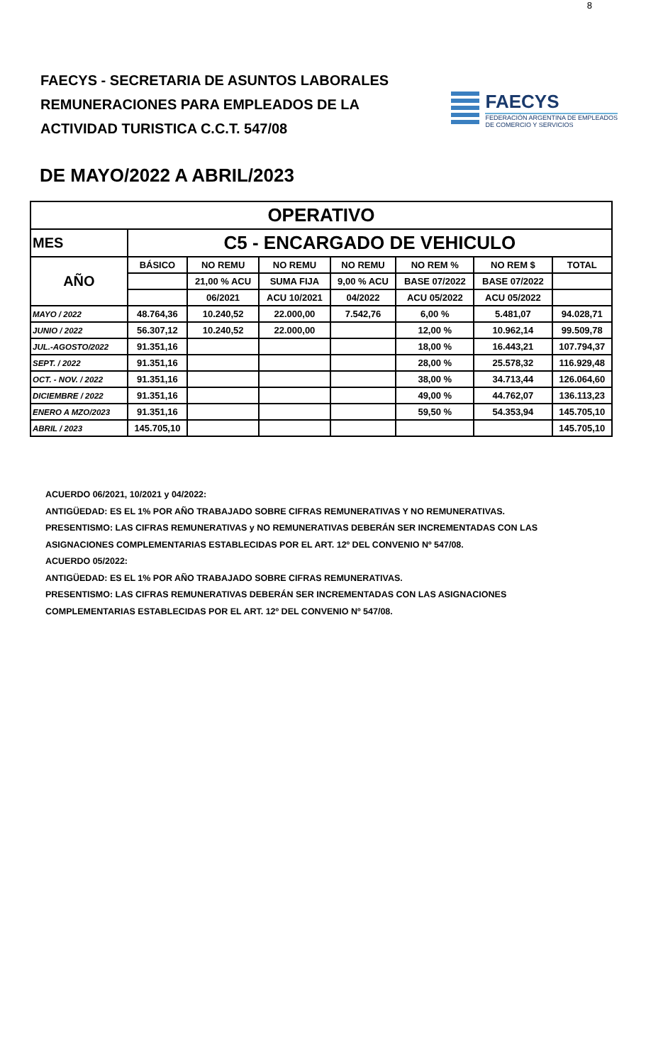8
FAECYS - SECRETARIA DE ASUNTOS LABORALES
REMUNERACIONES PARA EMPLEADOS DE LA
ACTIVIDAD TURISTICA C.C.T. 547/08
FAECYS
FEDERACIÓN ARGENTINA DE EMPLEADOS
DE COMERCIO Y SERVICIOS
DE MAYO/2022 A ABRIL/2023
| OPERATIVO | | | | | | | |
| MES | C5 - ENCARGADO DE VEHICULO | | | | | | |
| AÑO | BÁSICO | NO REMU | NO REMU | NO REMU | NO REM % | NO REM $ | TOTAL |
| | | 21,00 % ACU | SUMA FIJA | 9,00 % ACU | BASE 07/2022 | BASE 07/2022 | |
| | | 06/2021 | ACU 10/2021 | 04/2022 | ACU 05/2022 | ACU 05/2022 | |
| MAYO / 2022 | 48.764,36 | 10.240,52 | 22.000,00 | 7.542,76 | 6,00 % | 5.481,07 | 94.028,71 |
| JUNIO / 2022 | 56.307,12 | 10.240,52 | 22.000,00 | | 12,00 % | 10.962,14 | 99.509,78 |
| JUL.-AGOSTO/2022 | 91.351,16 | | | | 18,00 % | 16.443,21 | 107.794,37 |
| SEPT. / 2022 | 91.351,16 | | | | 28,00 % | 25.578,32 | 116.929,48 |
| OCT. - NOV. / 2022 | 91.351,16 | | | | 38,00 % | 34.713,44 | 126.064,60 |
| DICIEMBRE / 2022 | 91.351,16 | | | | 49,00 % | 44.762,07 | 136.113,23 |
| ENERO A MZO/2023 | 91.351,16 | | | | 59,50 % | 54.353,94 | 145.705,10 |
| ABRIL / 2023 | 145.705,10 | | | | | | 145.705,10 |
ACUERDO 06/2021, 10/2021 y 04/2022:
ANTIGÜEDAD: ES EL 1% POR AÑO TRABAJADO SOBRE CIFRAS REMUNERATIVAS Y NO REMUNERATIVAS.
PRESENTISMO: LAS CIFRAS REMUNERATIVAS y NO REMUNERATIVAS DEBERÁN SER INCREMENTADAS CON LAS
ASIGNACIONES COMPLEMENTARIAS ESTABLECIDAS POR EL ART. 12º DEL CONVENIO Nº 547/08.
ACUERDO 05/2022:
ANTIGÜEDAD: ES EL 1% POR AÑO TRABAJADO SOBRE CIFRAS REMUNERATIVAS.
PRESENTISMO: LAS CIFRAS REMUNERATIVAS DEBERÁN SER INCREMENTADAS CON LAS ASIGNACIONES
COMPLEMENTARIAS ESTABLECIDAS POR EL ART. 12º DEL CONVENIO Nº 547/08.